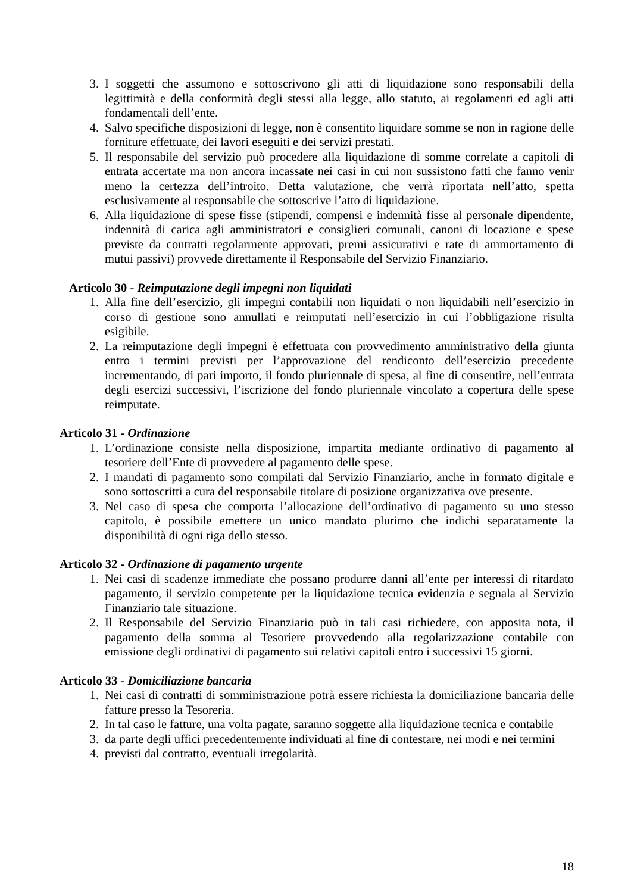3. I soggetti che assumono e sottoscrivono gli atti di liquidazione sono responsabili della legittimità e della conformità degli stessi alla legge, allo statuto, ai regolamenti ed agli atti fondamentali dell’ente.
4. Salvo specifiche disposizioni di legge, non è consentito liquidare somme se non in ragione delle forniture effettuate, dei lavori eseguiti e dei servizi prestati.
5. Il responsabile del servizio può procedere alla liquidazione di somme correlate a capitoli di entrata accertate ma non ancora incassate nei casi in cui non sussistono fatti che fanno venir meno la certezza dell’introito. Detta valutazione, che verrà riportata nell’atto, spetta esclusivamente al responsabile che sottoscrive l’atto di liquidazione.
6. Alla liquidazione di spese fisse (stipendi, compensi e indennità fisse al personale dipendente, indennità di carica agli amministratori e consiglieri comunali, canoni di locazione e spese previste da contratti regolarmente approvati, premi assicurativi e rate di ammortamento di mutui passivi) provvede direttamente il Responsabile del Servizio Finanziario.
Articolo 30 - Reimputazione degli impegni non liquidati
1. Alla fine dell’esercizio, gli impegni contabili non liquidati o non liquidabili nell’esercizio in corso di gestione sono annullati e reimputati nell’esercizio in cui l’obbligazione risulta esigibile.
2. La reimputazione degli impegni è effettuata con provvedimento amministrativo della giunta entro i termini previsti per l’approvazione del rendiconto dell’esercizio precedente incrementando, di pari importo, il fondo pluriennale di spesa, al fine di consentire, nell’entrata degli esercizi successivi, l’iscrizione del fondo pluriennale vincolato a copertura delle spese reimputate.
Articolo 31 - Ordinazione
1. L’ordinazione consiste nella disposizione, impartita mediante ordinativo di pagamento al tesoriere dell’Ente di provvedere al pagamento delle spese.
2. I mandati di pagamento sono compilati dal Servizio Finanziario, anche in formato digitale e sono sottoscritti a cura del responsabile titolare di posizione organizzativa ove presente.
3. Nel caso di spesa che comporta l’allocazione dell’ordinativo di pagamento su uno stesso capitolo, è possibile emettere un unico mandato plurimo che indichi separatamente la disponibilità di ogni riga dello stesso.
Articolo 32 - Ordinazione di pagamento urgente
1. Nei casi di scadenze immediate che possano produrre danni all’ente per interessi di ritardato pagamento, il servizio competente per la liquidazione tecnica evidenzia e segnala al Servizio Finanziario tale situazione.
2. Il Responsabile del Servizio Finanziario può in tali casi richiedere, con apposita nota, il pagamento della somma al Tesoriere provvedendo alla regolarizzazione contabile con emissione degli ordinativi di pagamento sui relativi capitoli entro i successivi 15 giorni.
Articolo 33 - Domiciliazione bancaria
1. Nei casi di contratti di somministrazione potrà essere richiesta la domiciliazione bancaria delle fatture presso la Tesoreria.
2. In tal caso le fatture, una volta pagate, saranno soggette alla liquidazione tecnica e contabile
3. da parte degli uffici precedentemente individuati al fine di contestare, nei modi e nei termini
4. previsti dal contratto, eventuali irregolarità.
18